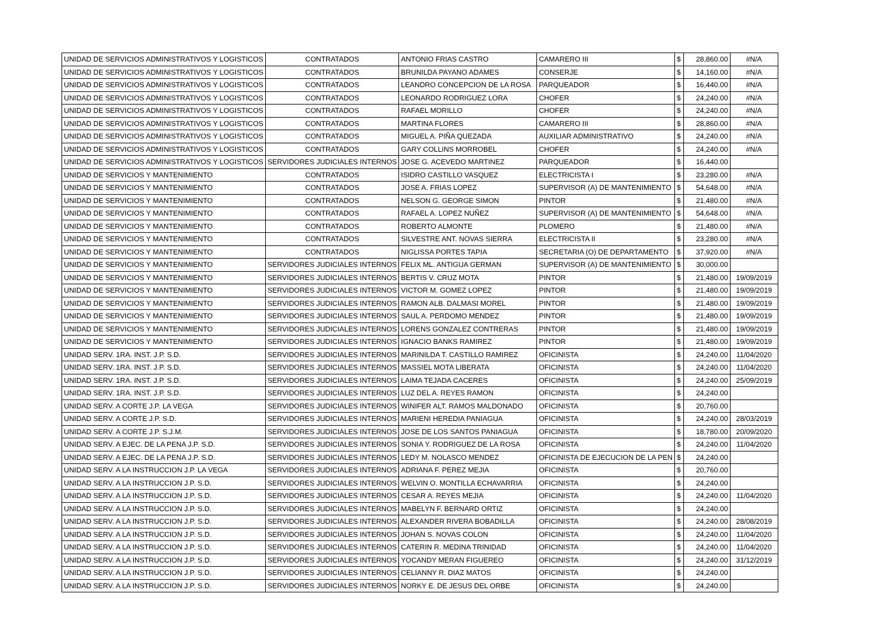| UNIDAD DE SERVICIOS ADMINISTRATIVOS Y LOGISTICOS | CONTRATADOS | ANTONIO FRIAS CASTRO | CAMARERO III | $ | 28,860.00 | #N/A |
| UNIDAD DE SERVICIOS ADMINISTRATIVOS Y LOGISTICOS | CONTRATADOS | BRUNILDA PAYANO ADAMES | CONSERJE | $ | 14,160.00 | #N/A |
| UNIDAD DE SERVICIOS ADMINISTRATIVOS Y LOGISTICOS | CONTRATADOS | LEANDRO CONCEPCION DE LA ROSA | PARQUEADOR | $ | 16,440.00 | #N/A |
| UNIDAD DE SERVICIOS ADMINISTRATIVOS Y LOGISTICOS | CONTRATADOS | LEONARDO RODRIGUEZ LORA | CHOFER | $ | 24,240.00 | #N/A |
| UNIDAD DE SERVICIOS ADMINISTRATIVOS Y LOGISTICOS | CONTRATADOS | RAFAEL MORILLO | CHOFER | $ | 24,240.00 | #N/A |
| UNIDAD DE SERVICIOS ADMINISTRATIVOS Y LOGISTICOS | CONTRATADOS | MARTINA FLORES | CAMARERO III | $ | 28,860.00 | #N/A |
| UNIDAD DE SERVICIOS ADMINISTRATIVOS Y LOGISTICOS | CONTRATADOS | MIGUEL A. PIÑA QUEZADA | AUXILIAR ADMINISTRATIVO | $ | 24,240.00 | #N/A |
| UNIDAD DE SERVICIOS ADMINISTRATIVOS Y LOGISTICOS | CONTRATADOS | GARY COLLINS MORROBEL | CHOFER | $ | 24,240.00 | #N/A |
| UNIDAD DE SERVICIOS ADMINISTRATIVOS Y LOGISTICOS | SERVIDORES JUDICIALES INTERNOS | JOSE G. ACEVEDO MARTINEZ | PARQUEADOR | $ | 16,440.00 | |
| UNIDAD DE SERVICIOS Y MANTENIMIENTO | CONTRATADOS | ISIDRO CASTILLO VASQUEZ | ELECTRICISTA I | $ | 23,280.00 | #N/A |
| UNIDAD DE SERVICIOS Y MANTENIMIENTO | CONTRATADOS | JOSE A. FRIAS LOPEZ | SUPERVISOR (A) DE MANTENIMIENTO | $ | 54,648.00 | #N/A |
| UNIDAD DE SERVICIOS Y MANTENIMIENTO | CONTRATADOS | NELSON G. GEORGE SIMON | PINTOR | $ | 21,480.00 | #N/A |
| UNIDAD DE SERVICIOS Y MANTENIMIENTO | CONTRATADOS | RAFAEL A. LOPEZ NUÑEZ | SUPERVISOR (A) DE MANTENIMIENTO | $ | 54,648.00 | #N/A |
| UNIDAD DE SERVICIOS Y MANTENIMIENTO | CONTRATADOS | ROBERTO ALMONTE | PLOMERO | $ | 21,480.00 | #N/A |
| UNIDAD DE SERVICIOS Y MANTENIMIENTO | CONTRATADOS | SILVESTRE ANT. NOVAS SIERRA | ELECTRICISTA II | $ | 23,280.00 | #N/A |
| UNIDAD DE SERVICIOS Y MANTENIMIENTO | CONTRATADOS | NIGLISSA PORTES TAPIA | SECRETARIA (O) DE DEPARTAMENTO | $ | 37,920.00 | #N/A |
| UNIDAD DE SERVICIOS Y MANTENIMIENTO | SERVIDORES JUDICIALES INTERNOS | FELIX ML. ANTIGUA GERMAN | SUPERVISOR (A) DE MANTENIMIENTO | $ | 30,000.00 | |
| UNIDAD DE SERVICIOS Y MANTENIMIENTO | SERVIDORES JUDICIALES INTERNOS | BERTIS V. CRUZ MOTA | PINTOR | $ | 21,480.00 | 19/09/2019 |
| UNIDAD DE SERVICIOS Y MANTENIMIENTO | SERVIDORES JUDICIALES INTERNOS | VICTOR M. GOMEZ LOPEZ | PINTOR | $ | 21,480.00 | 19/09/2019 |
| UNIDAD DE SERVICIOS Y MANTENIMIENTO | SERVIDORES JUDICIALES INTERNOS | RAMON ALB. DALMASI MOREL | PINTOR | $ | 21,480.00 | 19/09/2019 |
| UNIDAD DE SERVICIOS Y MANTENIMIENTO | SERVIDORES JUDICIALES INTERNOS | SAUL A. PERDOMO MENDEZ | PINTOR | $ | 21,480.00 | 19/09/2019 |
| UNIDAD DE SERVICIOS Y MANTENIMIENTO | SERVIDORES JUDICIALES INTERNOS | LORENS GONZALEZ CONTRERAS | PINTOR | $ | 21,480.00 | 19/09/2019 |
| UNIDAD DE SERVICIOS Y MANTENIMIENTO | SERVIDORES JUDICIALES INTERNOS | IGNACIO BANKS RAMIREZ | PINTOR | $ | 21,480.00 | 19/09/2019 |
| UNIDAD SERV. 1RA. INST. J.P. S.D. | SERVIDORES JUDICIALES INTERNOS | MARINILDA T. CASTILLO RAMIREZ | OFICINISTA | $ | 24,240.00 | 11/04/2020 |
| UNIDAD SERV. 1RA. INST. J.P. S.D. | SERVIDORES JUDICIALES INTERNOS | MASSIEL MOTA LIBERATA | OFICINISTA | $ | 24,240.00 | 11/04/2020 |
| UNIDAD SERV. 1RA. INST. J.P. S.D. | SERVIDORES JUDICIALES INTERNOS | LAIMA TEJADA CACERES | OFICINISTA | $ | 24,240.00 | 25/09/2019 |
| UNIDAD SERV. 1RA. INST. J.P. S.D. | SERVIDORES JUDICIALES INTERNOS | LUZ DEL A. REYES RAMON | OFICINISTA | $ | 24,240.00 | |
| UNIDAD SERV. A CORTE J.P. LA VEGA | SERVIDORES JUDICIALES INTERNOS | WINIFER ALT. RAMOS MALDONADO | OFICINISTA | $ | 20,760.00 | |
| UNIDAD SERV. A CORTE J.P. S.D. | SERVIDORES JUDICIALES INTERNOS | MARIENI HEREDIA PANIAGUA | OFICINISTA | $ | 24,240.00 | 28/03/2019 |
| UNIDAD SERV. A CORTE J.P. S.J.M. | SERVIDORES JUDICIALES INTERNOS | JOSE DE LOS SANTOS PANIAGUA | OFICINISTA | $ | 18,780.00 | 20/09/2020 |
| UNIDAD SERV. A EJEC. DE LA PENA J.P. S.D. | SERVIDORES JUDICIALES INTERNOS | SONIA Y. RODRIGUEZ DE LA ROSA | OFICINISTA | $ | 24,240.00 | 11/04/2020 |
| UNIDAD SERV. A EJEC. DE LA PENA J.P. S.D. | SERVIDORES JUDICIALES INTERNOS | LEDY M. NOLASCO MENDEZ | OFICINISTA DE EJECUCION DE LA PEN | $ | 24,240.00 | |
| UNIDAD SERV. A LA INSTRUCCION J.P. LA VEGA | SERVIDORES JUDICIALES INTERNOS | ADRIANA F. PEREZ MEJIA | OFICINISTA | $ | 20,760.00 | |
| UNIDAD SERV. A LA INSTRUCCION J.P. S.D. | SERVIDORES JUDICIALES INTERNOS | WELVIN O. MONTILLA ECHAVARRIA | OFICINISTA | $ | 24,240.00 | |
| UNIDAD SERV. A LA INSTRUCCION J.P. S.D. | SERVIDORES JUDICIALES INTERNOS | CESAR A. REYES MEJIA | OFICINISTA | $ | 24,240.00 | 11/04/2020 |
| UNIDAD SERV. A LA INSTRUCCION J.P. S.D. | SERVIDORES JUDICIALES INTERNOS | MABELYN F. BERNARD ORTIZ | OFICINISTA | $ | 24,240.00 | |
| UNIDAD SERV. A LA INSTRUCCION J.P. S.D. | SERVIDORES JUDICIALES INTERNOS | ALEXANDER RIVERA BOBADILLA | OFICINISTA | $ | 24,240.00 | 28/08/2019 |
| UNIDAD SERV. A LA INSTRUCCION J.P. S.D. | SERVIDORES JUDICIALES INTERNOS | JOHAN S. NOVAS COLON | OFICINISTA | $ | 24,240.00 | 11/04/2020 |
| UNIDAD SERV. A LA INSTRUCCION J.P. S.D. | SERVIDORES JUDICIALES INTERNOS | CATERIN R. MEDINA TRINIDAD | OFICINISTA | $ | 24,240.00 | 11/04/2020 |
| UNIDAD SERV. A LA INSTRUCCION J.P. S.D. | SERVIDORES JUDICIALES INTERNOS | YOCANDY MERAN FIGUEREO | OFICINISTA | $ | 24,240.00 | 31/12/2019 |
| UNIDAD SERV. A LA INSTRUCCION J.P. S.D. | SERVIDORES JUDICIALES INTERNOS | CELIANNY R. DIAZ MATOS | OFICINISTA | $ | 24,240.00 | |
| UNIDAD SERV. A LA INSTRUCCION J.P. S.D. | SERVIDORES JUDICIALES INTERNOS | NORKY E. DE JESUS DEL ORBE | OFICINISTA | $ | 24,240.00 | |